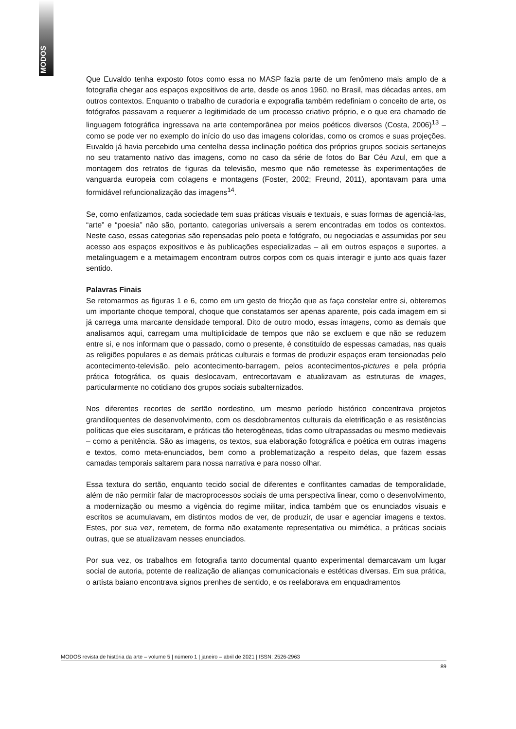MODOS
Que Euvaldo tenha exposto fotos como essa no MASP fazia parte de um fenômeno mais amplo de a fotografia chegar aos espaços expositivos de arte, desde os anos 1960, no Brasil, mas décadas antes, em outros contextos. Enquanto o trabalho de curadoria e expografia também redefiniam o conceito de arte, os fotógrafos passavam a requerer a legitimidade de um processo criativo próprio, e o que era chamado de linguagem fotográfica ingressava na arte contemporânea por meios poéticos diversos (Costa, 2006)<sup>13</sup> – como se pode ver no exemplo do início do uso das imagens coloridas, como os cromos e suas projeções. Euvaldo já havia percebido uma centelha dessa inclinação poética dos próprios grupos sociais sertanejos no seu tratamento nativo das imagens, como no caso da série de fotos do Bar Céu Azul, em que a montagem dos retratos de figuras da televisão, mesmo que não remetesse às experimentações de vanguarda europeia com colagens e montagens (Foster, 2002; Freund, 2011), apontavam para uma formidável refuncionalização das imagens<sup>14</sup>.
Se, como enfatizamos, cada sociedade tem suas práticas visuais e textuais, e suas formas de agenciá-las, “arte” e “poesia” não são, portanto, categorias universais a serem encontradas em todos os contextos. Neste caso, essas categorias são repensadas pelo poeta e fotógrafo, ou negociadas e assumidas por seu acesso aos espaços expositivos e às publicações especializadas – ali em outros espaços e suportes, a metalinguagem e a metaimagem encontram outros corpos com os quais interagir e junto aos quais fazer sentido.
Palavras Finais
Se retomarmos as figuras 1 e 6, como em um gesto de fricção que as faça constelar entre si, obteremos um importante choque temporal, choque que constatamos ser apenas aparente, pois cada imagem em si já carrega uma marcante densidade temporal. Dito de outro modo, essas imagens, como as demais que analisamos aqui, carregam uma multiplicidade de tempos que não se excluem e que não se reduzem entre si, e nos informam que o passado, como o presente, é constituído de espessas camadas, nas quais as religiões populares e as demais práticas culturais e formas de produzir espaços eram tensionadas pelo acontecimento-televisão, pelo acontecimento-barragem, pelos acontecimentos-pictures e pela própria prática fotográfica, os quais deslocavam, entrecortavam e atualizavam as estruturas de images, particularmente no cotidiano dos grupos sociais subalternizados.
Nos diferentes recortes de sertão nordestino, um mesmo período histórico concentrava projetos grandiloquentes de desenvolvimento, com os desdobramentos culturais da eletrificação e as resistências políticas que eles suscitaram, e práticas tão heterogêneas, tidas como ultrapassadas ou mesmo medievais – como a penitência. São as imagens, os textos, sua elaboração fotográfica e poética em outras imagens e textos, como meta-enunciados, bem como a problematização a respeito delas, que fazem essas camadas temporais saltarem para nossa narrativa e para nosso olhar.
Essa textura do sertão, enquanto tecido social de diferentes e conflitantes camadas de temporalidade, além de não permitir falar de macroprocessos sociais de uma perspectiva linear, como o desenvolvimento, a modernização ou mesmo a vigência do regime militar, indica também que os enunciados visuais e escritos se acumulavam, em distintos modos de ver, de produzir, de usar e agenciar imagens e textos. Estes, por sua vez, remetem, de forma não exatamente representativa ou mimética, a práticas sociais outras, que se atualizavam nesses enunciados.
Por sua vez, os trabalhos em fotografia tanto documental quanto experimental demarcavam um lugar social de autoria, potente de realização de alianças comunicacionais e estéticas diversas. Em sua prática, o artista baiano encontrava signos prenhes de sentido, e os reelaborava em enquadramentos
MODOS revista de história da arte – volume 5 | número 1 | janeiro – abril de 2021 | ISSN: 2526-2963
89